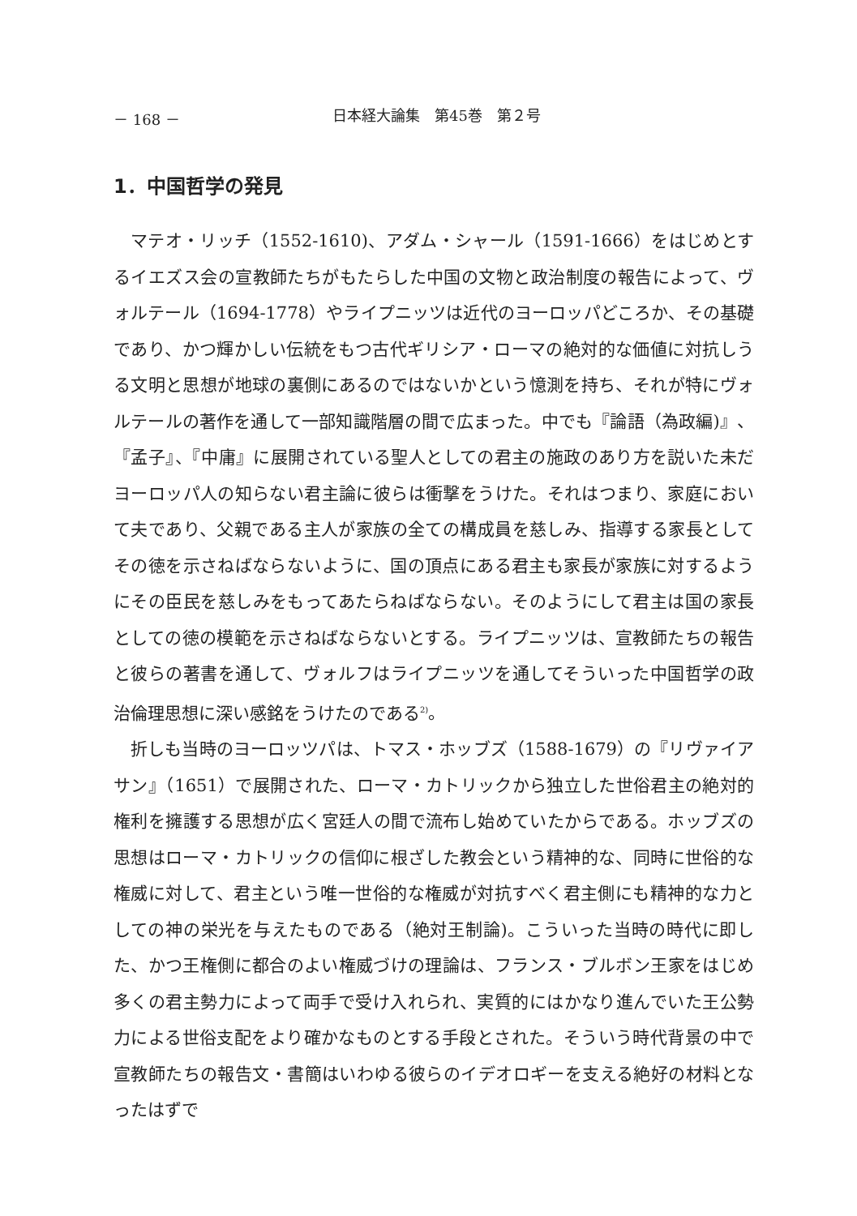－ 168 － 日本経大論集　第45巻　第２号
1．中国哲学の発見
マテオ・リッチ（1552-1610)、アダム・シャール（1591-1666）をはじめとするイエズス会の宣教師たちがもたらした中国の文物と政治制度の報告によって、ヴォルテール（1694-1778）やライプニッツは近代のヨーロッパどころか、その基礎であり、かつ輝かしい伝統をもつ古代ギリシア・ローマの絶対的な価値に対抗しうる文明と思想が地球の裏側にあるのではないかという憶測を持ち、それが特にヴォルテールの著作を通して一部知識階層の間で広まった。中でも『論語（為政編)』、『孟子』、『中庸』に展開されている聖人としての君主の施政のあり方を説いた未だヨーロッパ人の知らない君主論に彼らは衝撃をうけた。それはつまり、家庭において夫であり、父親である主人が家族の全ての構成員を慈しみ、指導する家長としてその徳を示さねばならないように、国の頂点にある君主も家長が家族に対するようにその臣民を慈しみをもってあたらねばならない。そのようにして君主は国の家長としての徳の模範を示さねばならないとする。ライプニッツは、宣教師たちの報告と彼らの著書を通して、ヴォルフはライプニッツを通してそういった中国哲学の政治倫理思想に深い感銘をうけたのである<sup>2)</sup>。
折しも当時のヨーロッツパは、トマス・ホッブズ（1588-1679）の『リヴァイアサン』（1651）で展開された、ローマ・カトリックから独立した世俗君主の絶対的権利を擁護する思想が広く宮廷人の間で流布し始めていたからである。ホッブズの思想はローマ・カトリックの信仰に根ざした教会という精神的な、同時に世俗的な権威に対して、君主という唯一世俗的な権威が対抗すべく君主側にも精神的な力としての神の栄光を与えたものである（絶対王制論)。こういった当時の時代に即した、かつ王権側に都合のよい権威づけの理論は、フランス・ブルボン王家をはじめ多くの君主勢力によって両手で受け入れられ、実質的にはかなり進んでいた王公勢力による世俗支配をより確かなものとする手段とされた。そういう時代背景の中で宣教師たちの報告文・書簡はいわゆる彼らのイデオロギーを支える絶好の材料となったはずで